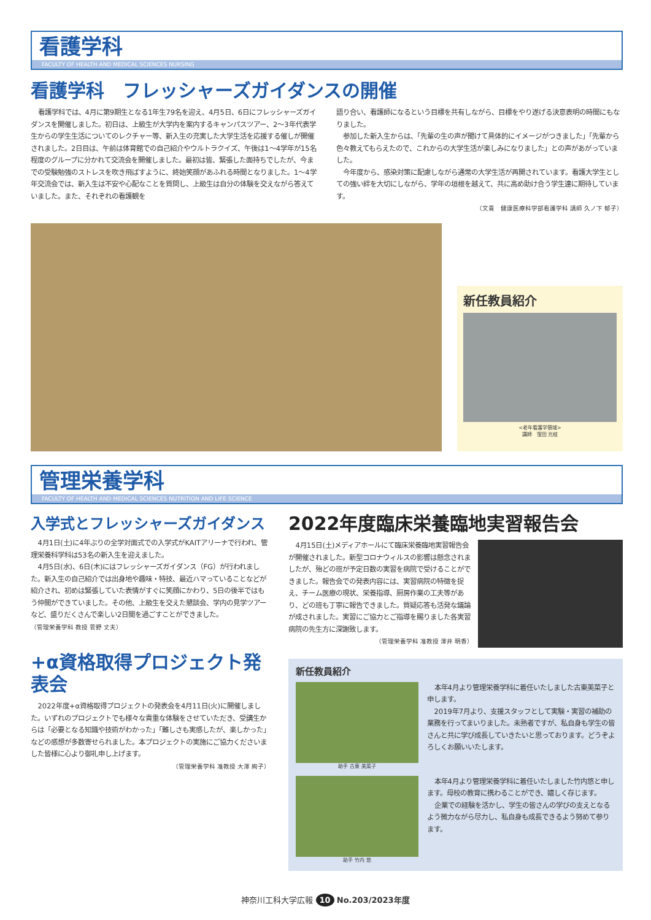看護学科
FACULTY OF HEALTH AND MEDICAL SCIENCES NURSING
看護学科　フレッシャーズガイダンスの開催
看護学科では、4月に第9期生となる1年生79名を迎え、4月5日、6日にフレッシャーズガイダンスを開催しました。初日は、上級生が大学内を案内するキャンパスツアー、2～3年代表学生からの学生生活についてのレクチャー等、新入生の充実した大学生活を応援する催しが開催されました。2日目は、午前は体育館での自己紹介やウルトラクイズ、午後は1～4学年が15名程度のグループに分かれて交流会を開催しました。最初は皆、緊張した面持ちでしたが、今までの受験勉強のストレスを吹き飛ばすように、終始笑顔があふれる時間となりました。1～4学年交流会では、新入生は不安や心配なことを質問し、上級生は自分の体験を交えながら答えていました。また、それぞれの看護観を
語り合い、看護師になるという目標を共有しながら、目標をやり遂げる決意表明の時間にもなりました。
参加した新入生からは、「先輩の生の声が聞けて具体的にイメージがつきました」「先輩から色々教えてもらえたので、これからの大学生活が楽しみになりました」との声があがっていました。
今年度から、感染対策に配慮しながら通常の大学生活が再開されています。看護大学生としての強い絆を大切にしながら、学年の垣根を越えて、共に高め助け合う学生達に期待しています。
（文責　健康医療科学部看護学科 講師 久ノ下 郁子）
新任教員紹介
<老年看護学領域>
講師　窪田 光枝
管理栄養学科
FACULTY OF HEALTH AND MEDICAL SCIENCES NUTRITION AND LIFE SCIENCE
入学式とフレッシャーズガイダンス
4月1日(土)に4年ぶりの全学対面式での入学式がKAITアリーナで行われ、管理栄養科学科は53名の新入生を迎えました。
4月5日(水)、6日(木)にはフレッシャーズガイダンス（FG）が行われました。新入生の自己紹介では出身地や趣味・特技、最近ハマっていることなどが紹介され、初めは緊張していた表情がすぐに笑顔にかわり、5日の後半ではもう仲間ができていました。その他、上級生を交えた懇談会、学内の見学ツアーなど、盛りだくさんで楽しい2日間を過ごすことができました。
（管理栄養学科 教授 菅野 丈夫）
+α資格取得プロジェクト発表会
2022年度+α資格取得プロジェクトの発表会を4月11日(火)に開催しました。いずれのプロジェクトでも様々な貴重な体験をさせていただき、受講生からは「必要となる知識や技術がわかった」「難しさも実感したが、楽しかった」などの感想が多数寄せられました。本プロジェクトの実施にご協力くださいました皆様に心より御礼申し上げます。
（管理栄養学科 准教授 大澤 絢子）
2022年度臨床栄養臨地実習報告会
4月15日(土)メディアホールにて臨床栄養臨地実習報告会が開催されました。新型コロナウィルスの影響は懸念されましたが、殆どの班が予定日数の実習を病院で受けることができました。報告会での発表内容には、実習病院の特徴を捉え、チーム医療の現状、栄養指導、厨房作業の工夫等があり、どの班も丁寧に報告できました。質疑応答も活発な議論が成されました。実習にご協力とご指導を賜りました各実習病院の先生方に深謝致します。
（管理栄養学科 准教授 澤井 明香）
新任教員紹介
助手 古東 美菜子
本年4月より管理栄養学科に着任いたしました古東美菜子と申します。
2019年7月より、支援スタッフとして実験・実習の補助の業務を行ってまいりました。未熟者ですが、私自身も学生の皆さんと共に学び成長していきたいと思っております。どうぞよろしくお願いいたします。
助手 竹内 悠
本年4月より管理栄養学科に着任いたしました竹内悠と申します。母校の教育に携わることができ、嬉しく存じます。
企業での経験を活かし、学生の皆さんの学びの支えとなるよう微力ながら尽力し、私自身も成長できるよう努めて参ります。
神奈川工科大学広報 10 No.203/2023年度